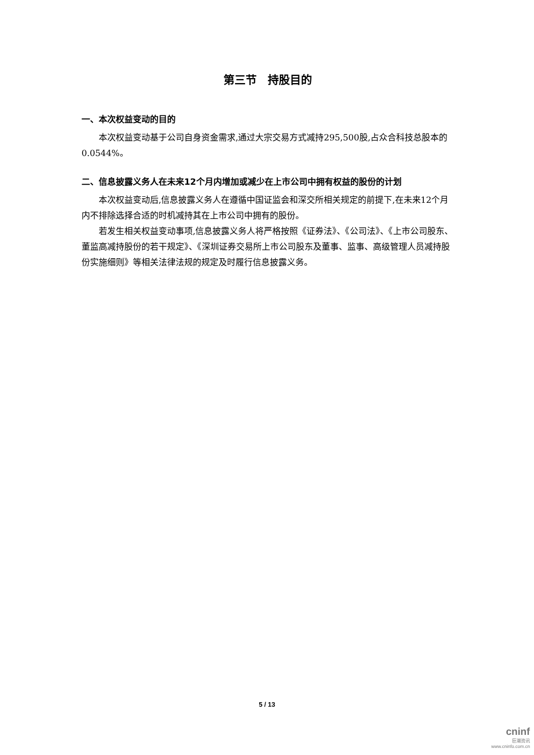第三节　持股目的
一、本次权益变动的目的
本次权益变动基于公司自身资金需求,通过大宗交易方式减持295,500股,占众合科技总股本的 0.0544%。
二、信息披露义务人在未来12个月内增加或减少在上市公司中拥有权益的股份的计划
本次权益变动后,信息披露义务人在遵循中国证监会和深交所相关规定的前提下,在未来12个月内不排除选择合适的时机减持其在上市公司中拥有的股份。
若发生相关权益变动事项,信息披露义务人将严格按照《证券法》、《公司法》、《上市公司股东、董监高减持股份的若干规定》、《深圳证券交易所上市公司股东及董事、监事、高级管理人员减持股份实施细则》等相关法律法规的规定及时履行信息披露义务。
5 / 13
cninf
巨潮资讯
www.cninfo.com.cn